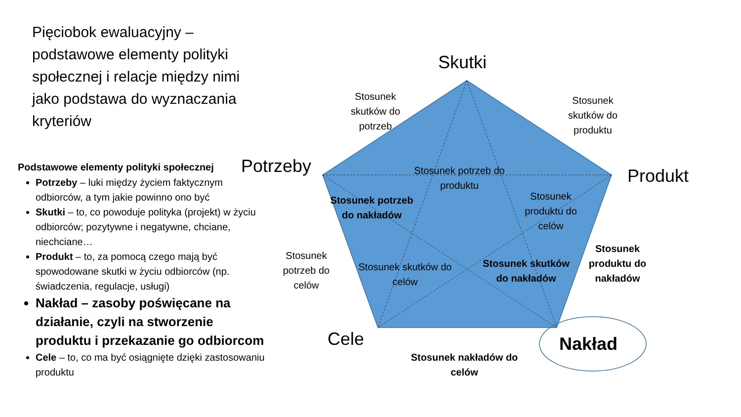Pięciobok ewaluacyjny – podstawowe elementy polityki społecznej i relacje między nimi jako podstawa do wyznaczania kryteriów
Podstawowe elementy polityki społecznej
Potrzeby – luki między życiem faktycznym odbiorców, a tym jakie powinno ono być
Skutki – to, co powoduje polityka (projekt) w życiu odbiorców; pozytywne i negatywne, chciane, niechciane…
Produkt – to, za pomocą czego mają być spowodowane skutki w życiu odbiorców (np. świadczenia, regulacje, usługi)
Nakład – zasoby poświęcane na działanie, czyli na stworzenie produktu i przekazanie go odbiorcom
Cele – to, co ma być osiągnięte dzięki zastosowaniu produktu
Skutki
Potrzeby Produkt
Cele Nakład
Stosunek skutków do potrzeb
Stosunek skutków do produktu
Stosunek potrzeb do produktu
Stosunek potrzeb do nakładów
Stosunek produktu do celów
Stosunek potrzeb do celów
Stosunek skutków do celów
Stosunek skutków do nakładów
Stosunek produktu do nakładów
Stosunek nakładów do celów